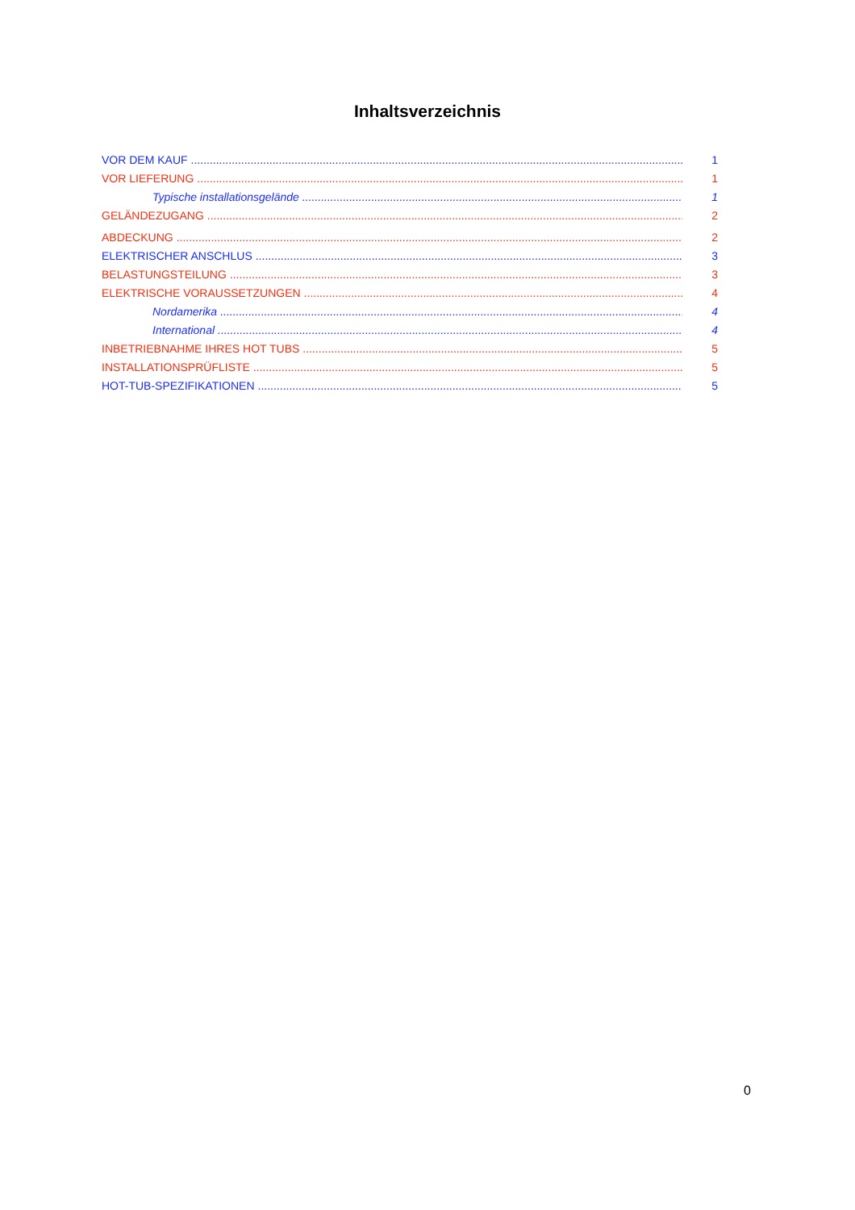Inhaltsverzeichnis
VOR DEM KAUF 1
VOR LIEFERUNG 1
Typische installationsgelände 1
GELÄNDEZUGANG 2
ABDECKUNG 2
ELEKTRISCHER ANSCHLUS 3
BELASTUNGSTEILUNG 3
ELEKTRISCHE VORAUSSETZUNGEN 4
Nordamerika 4
International 4
INBETRIEBNAHME IHRES HOT TUBS 5
INSTALLATIONSPRÜFLISTE 5
HOT-TUB-SPEZIFIKATIONEN 5
0